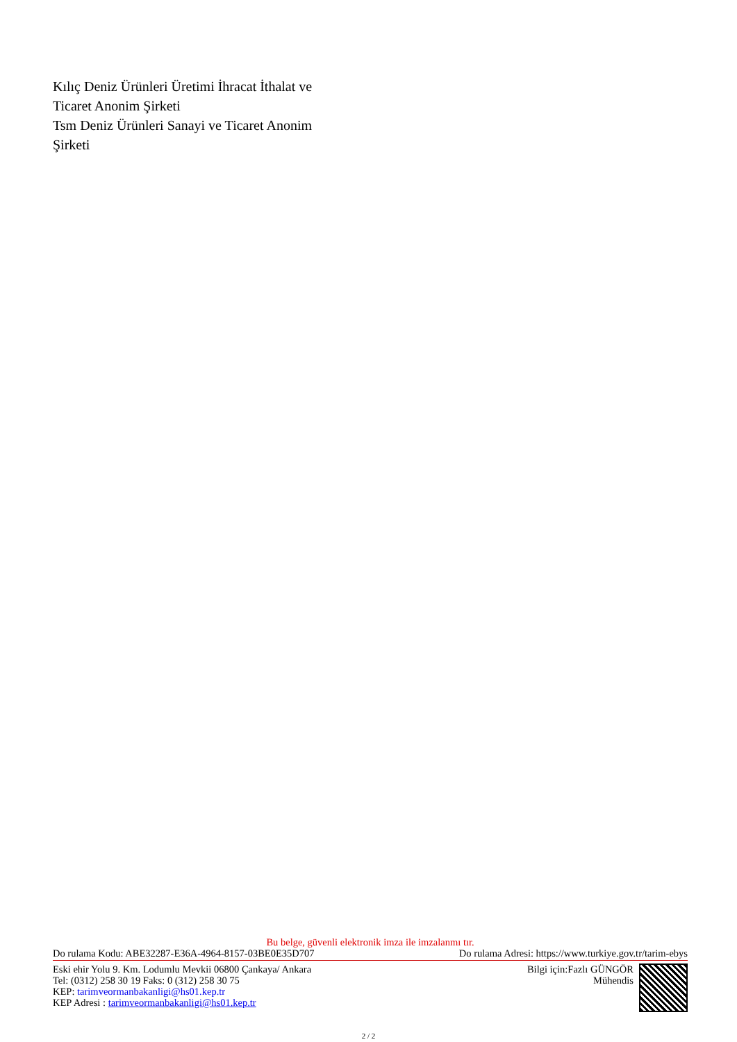Kılıç Deniz Ürünleri Üretimi İhracat İthalat ve Ticaret Anonim Şirketi
Tsm Deniz Ürünleri Sanayi ve Ticaret Anonim Şirketi
Bu belge, güvenli elektronik imza ile imzalanmı tır.
Do rulama Kodu: ABE32287-E36A-4964-8157-03BE0E35D707 Do rulama Adresi: https://www.turkiye.gov.tr/tarim-ebys
Eski ehir Yolu 9. Km. Lodumlu Mevkii 06800 Çankaya/ Ankara
Tel: (0312) 258 30 19 Faks: 0 (312) 258 30 75
KEP: tarimveormanbakanligi@hs01.kep.tr
KEP Adresi : tarimveormanbakanligi@hs01.kep.tr
Bilgi için:Fazlı GÜNGÖR
Mühendis
2 / 2